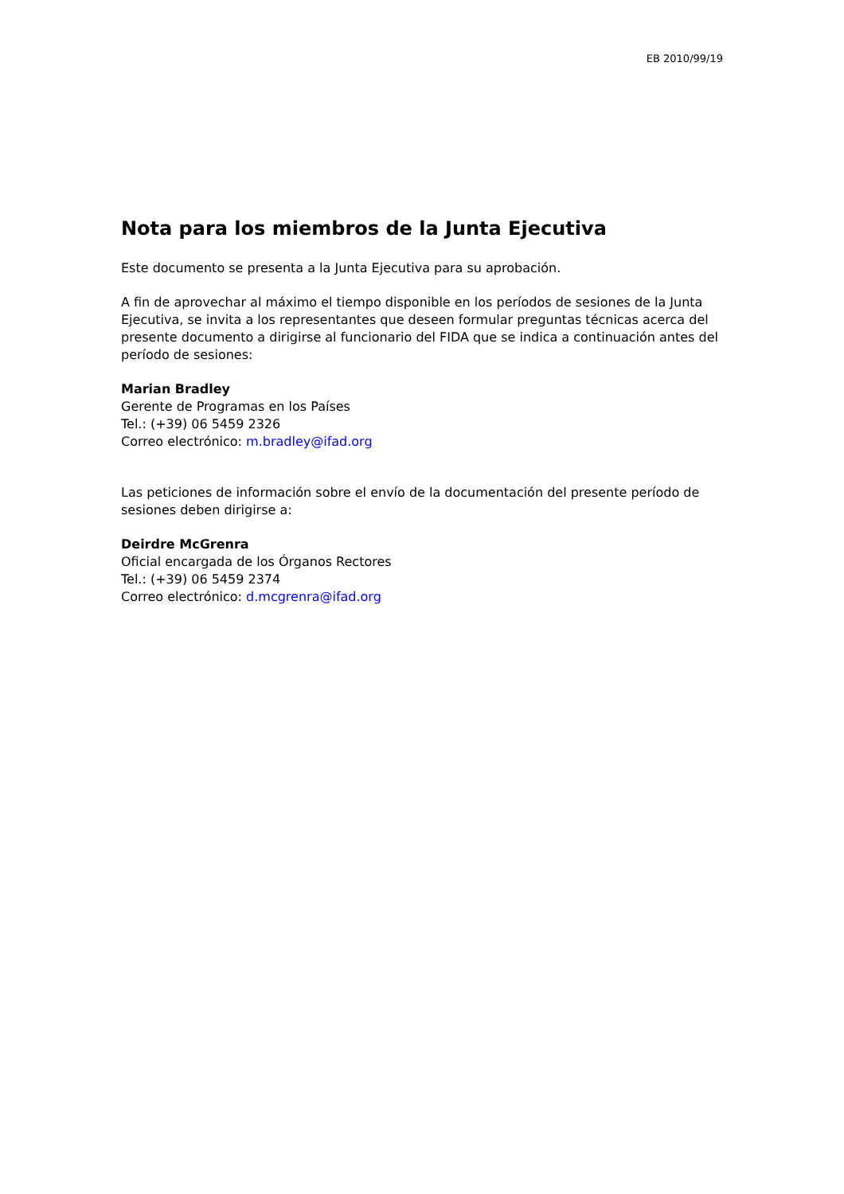EB 2010/99/19
Nota para los miembros de la Junta Ejecutiva
Este documento se presenta a la Junta Ejecutiva para su aprobación.
A fin de aprovechar al máximo el tiempo disponible en los períodos de sesiones de la Junta Ejecutiva, se invita a los representantes que deseen formular preguntas técnicas acerca del presente documento a dirigirse al funcionario del FIDA que se indica a continuación antes del período de sesiones:
Marian Bradley
Gerente de Programas en los Países
Tel.: (+39) 06 5459 2326
Correo electrónico: m.bradley@ifad.org
Las peticiones de información sobre el envío de la documentación del presente período de sesiones deben dirigirse a:
Deirdre McGrenra
Oficial encargada de los Órganos Rectores
Tel.: (+39) 06 5459 2374
Correo electrónico: d.mcgrenra@ifad.org